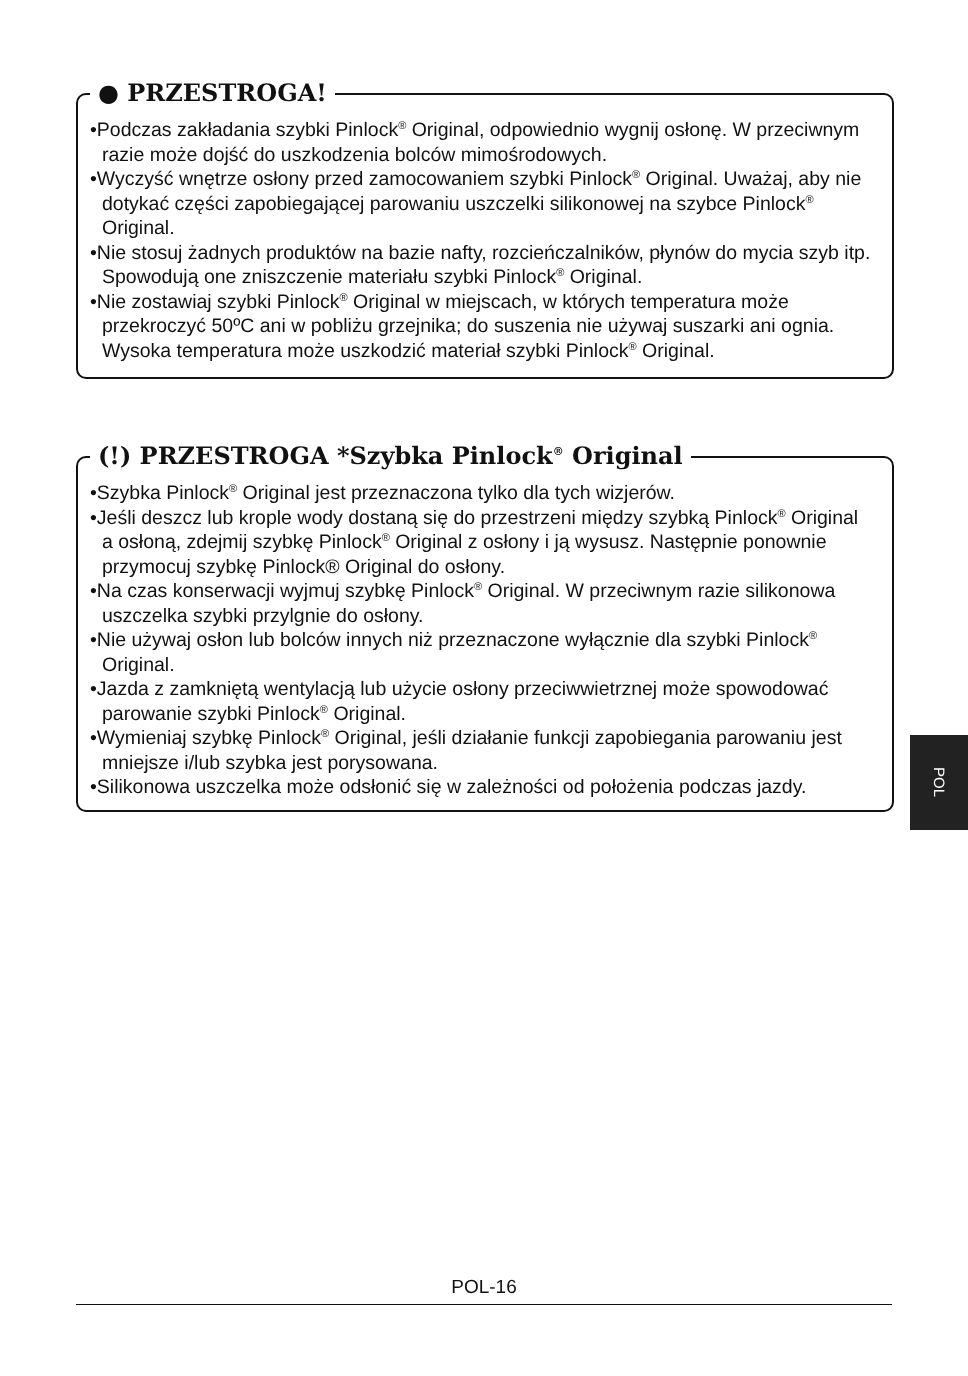● PRZESTROGA!
•Podczas zakładania szybki Pinlock<sup>®</sup> Original, odpowiednio wygnij osłonę. W przeciwnym razie może dojść do uszkodzenia bolców mimośrodowych.
•Wyczyść wnętrze osłony przed zamocowaniem szybki Pinlock<sup>®</sup> Original. Uważaj, aby nie dotykać części zapobiegającej parowaniu uszczelki silikonowej na szybce Pinlock<sup>®</sup> Original.
•Nie stosuj żadnych produktów na bazie nafty, rozcieńczalników, płynów do mycia szyb itp. Spowodują one zniszczenie materiału szybki Pinlock<sup>®</sup> Original.
•Nie zostawiaj szybki Pinlock<sup>®</sup> Original w miejscach, w których temperatura może przekroczyć 50ºC ani w pobliżu grzejnika; do suszenia nie używaj suszarki ani ognia. Wysoka temperatura może uszkodzić materiał szybki Pinlock<sup>®</sup> Original.
(!) PRZESTROGA *Szybka Pinlock<sup>®</sup> Original
•Szybka Pinlock<sup>®</sup> Original jest przeznaczona tylko dla tych wizjerów.
•Jeśli deszcz lub krople wody dostaną się do przestrzeni między szybką Pinlock<sup>®</sup> Original a osłoną, zdejmij szybkę Pinlock<sup>®</sup> Original z osłony i ją wysusz. Następnie ponownie przymocuj szybkę Pinlock® Original do osłony.
•Na czas konserwacji wyjmuj szybkę Pinlock<sup>®</sup> Original. W przeciwnym razie silikonowa uszczelka szybki przylgnie do osłony.
•Nie używaj osłon lub bolców innych niż przeznaczone wyłącznie dla szybki Pinlock<sup>®</sup> Original.
•Jazda z zamkniętą wentylacją lub użycie osłony przeciwwietrznej może spowodować parowanie szybki Pinlock<sup>®</sup> Original.
•Wymieniaj szybkę Pinlock<sup>®</sup> Original, jeśli działanie funkcji zapobiegania parowaniu jest mniejsze i/lub szybka jest porysowana.
•Silikonowa uszczelka może odsłonić się w zależności od położenia podczas jazdy.
POL
POL-16